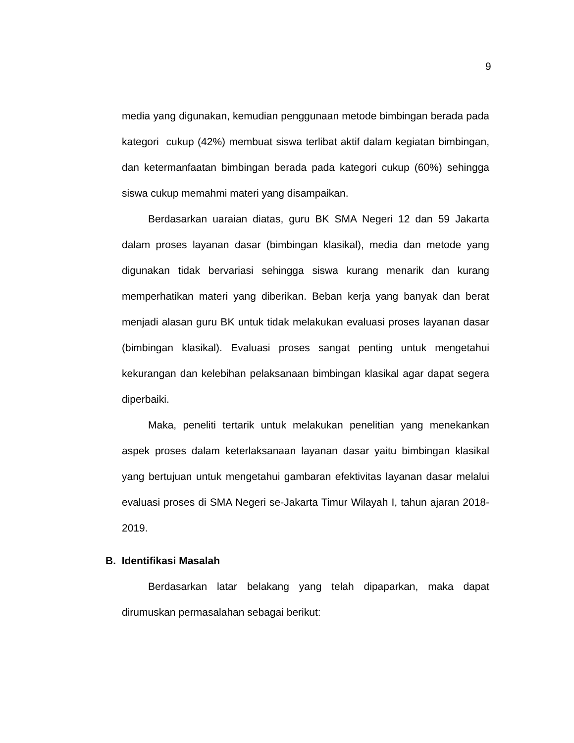9
media yang digunakan, kemudian penggunaan metode bimbingan berada pada kategori cukup (42%) membuat siswa terlibat aktif dalam kegiatan bimbingan, dan ketermanfaatan bimbingan berada pada kategori cukup (60%) sehingga siswa cukup memahmi materi yang disampaikan.
Berdasarkan uaraian diatas, guru BK SMA Negeri 12 dan 59 Jakarta dalam proses layanan dasar (bimbingan klasikal), media dan metode yang digunakan tidak bervariasi sehingga siswa kurang menarik dan kurang memperhatikan materi yang diberikan. Beban kerja yang banyak dan berat menjadi alasan guru BK untuk tidak melakukan evaluasi proses layanan dasar (bimbingan klasikal). Evaluasi proses sangat penting untuk mengetahui kekurangan dan kelebihan pelaksanaan bimbingan klasikal agar dapat segera diperbaiki.
Maka, peneliti tertarik untuk melakukan penelitian yang menekankan aspek proses dalam keterlaksanaan layanan dasar yaitu bimbingan klasikal yang bertujuan untuk mengetahui gambaran efektivitas layanan dasar melalui evaluasi proses di SMA Negeri se-Jakarta Timur Wilayah I, tahun ajaran 2018-2019.
B. Identifikasi Masalah
Berdasarkan latar belakang yang telah dipaparkan, maka dapat dirumuskan permasalahan sebagai berikut: